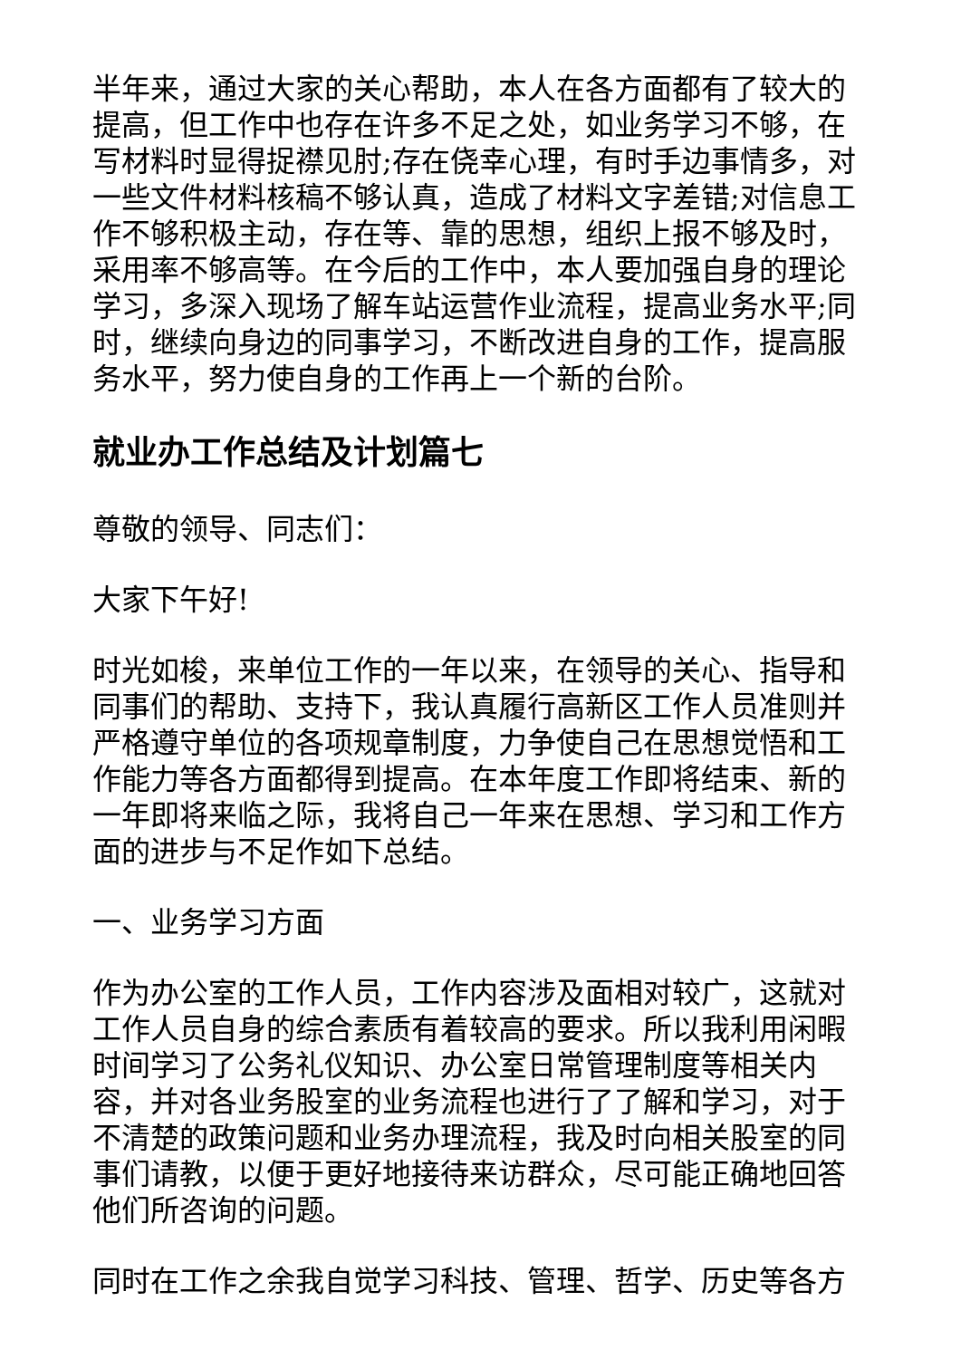半年来，通过大家的关心帮助，本人在各方面都有了较大的提高，但工作中也存在许多不足之处，如业务学习不够，在写材料时显得捉襟见肘;存在侥幸心理，有时手边事情多，对一些文件材料核稿不够认真，造成了材料文字差错;对信息工作不够积极主动，存在等、靠的思想，组织上报不够及时，采用率不够高等。在今后的工作中，本人要加强自身的理论学习，多深入现场了解车站运营作业流程，提高业务水平;同时，继续向身边的同事学习，不断改进自身的工作，提高服务水平，努力使自身的工作再上一个新的台阶。
就业办工作总结及计划篇七
尊敬的领导、同志们：
大家下午好!
时光如梭，来单位工作的一年以来，在领导的关心、指导和同事们的帮助、支持下，我认真履行高新区工作人员准则并严格遵守单位的各项规章制度，力争使自己在思想觉悟和工作能力等各方面都得到提高。在本年度工作即将结束、新的一年即将来临之际，我将自己一年来在思想、学习和工作方面的进步与不足作如下总结。
一、业务学习方面
作为办公室的工作人员，工作内容涉及面相对较广，这就对工作人员自身的综合素质有着较高的要求。所以我利用闲暇时间学习了公务礼仪知识、办公室日常管理制度等相关内容，并对各业务股室的业务流程也进行了了解和学习，对于不清楚的政策问题和业务办理流程，我及时向相关股室的同事们请教，以便于更好地接待来访群众，尽可能正确地回答他们所咨询的问题。
同时在工作之余我自觉学习科技、管理、哲学、历史等各方